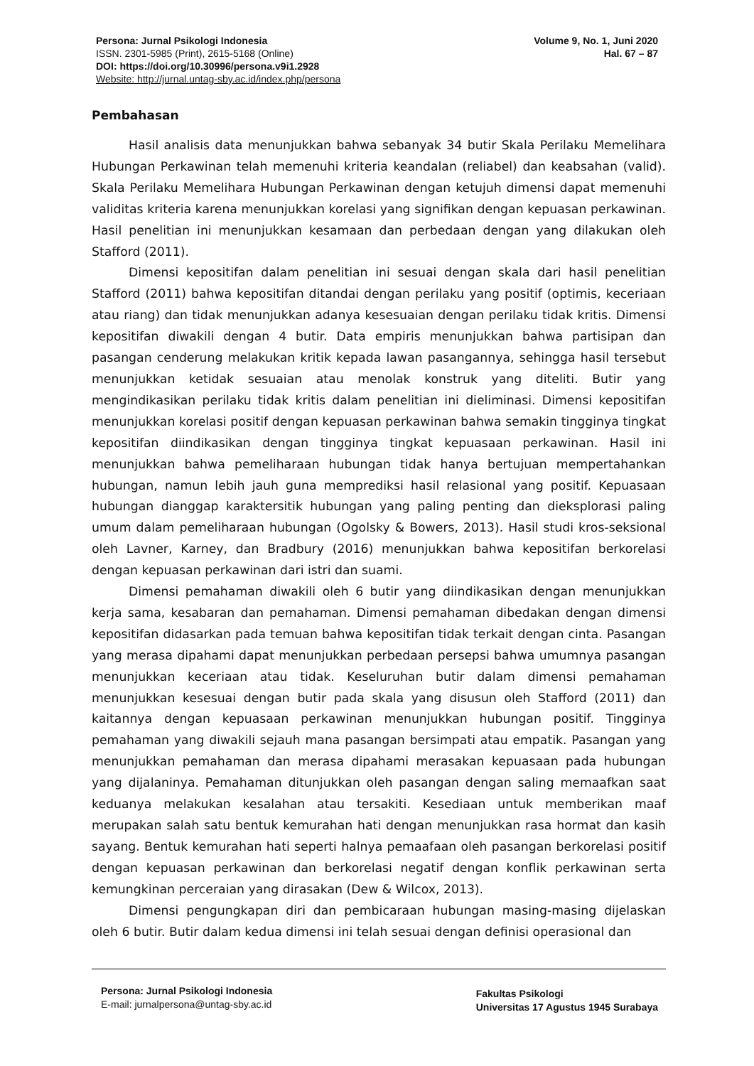Persona: Jurnal Psikologi Indonesia
ISSN. 2301-5985 (Print), 2615-5168 (Online)
DOI: https://doi.org/10.30996/persona.v9i1.2928
Website: http://jurnal.untag-sby.ac.id/index.php/persona
Volume 9, No. 1, Juni 2020
Hal. 67 – 87
Pembahasan
Hasil analisis data menunjukkan bahwa sebanyak 34 butir Skala Perilaku Memelihara Hubungan Perkawinan telah memenuhi kriteria keandalan (reliabel) dan keabsahan (valid). Skala Perilaku Memelihara Hubungan Perkawinan dengan ketujuh dimensi dapat memenuhi validitas kriteria karena menunjukkan korelasi yang signifikan dengan kepuasan perkawinan. Hasil penelitian ini menunjukkan kesamaan dan perbedaan dengan yang dilakukan oleh Stafford (2011).
Dimensi kepositifan dalam penelitian ini sesuai dengan skala dari hasil penelitian Stafford (2011) bahwa kepositifan ditandai dengan perilaku yang positif (optimis, keceriaan atau riang) dan tidak menunjukkan adanya kesesuaian dengan perilaku tidak kritis. Dimensi kepositifan diwakili dengan 4 butir. Data empiris menunjukkan bahwa partisipan dan pasangan cenderung melakukan kritik kepada lawan pasangannya, sehingga hasil tersebut menunjukkan ketidak sesuaian atau menolak konstruk yang diteliti. Butir yang mengindikasikan perilaku tidak kritis dalam penelitian ini dieliminasi. Dimensi kepositifan menunjukkan korelasi positif dengan kepuasan perkawinan bahwa semakin tingginya tingkat kepositifan diindikasikan dengan tingginya tingkat kepuasaan perkawinan. Hasil ini menunjukkan bahwa pemeliharaan hubungan tidak hanya bertujuan mempertahankan hubungan, namun lebih jauh guna memprediksi hasil relasional yang positif. Kepuasaan hubungan dianggap karaktersitik hubungan yang paling penting dan dieksplorasi paling umum dalam pemeliharaan hubungan (Ogolsky & Bowers, 2013). Hasil studi kros-seksional oleh Lavner, Karney, dan Bradbury (2016) menunjukkan bahwa kepositifan berkorelasi dengan kepuasan perkawinan dari istri dan suami.
Dimensi pemahaman diwakili oleh 6 butir yang diindikasikan dengan menunjukkan kerja sama, kesabaran dan pemahaman. Dimensi pemahaman dibedakan dengan dimensi kepositifan didasarkan pada temuan bahwa kepositifan tidak terkait dengan cinta. Pasangan yang merasa dipahami dapat menunjukkan perbedaan persepsi bahwa umumnya pasangan menunjukkan keceriaan atau tidak. Keseluruhan butir dalam dimensi pemahaman menunjukkan kesesuai dengan butir pada skala yang disusun oleh Stafford (2011) dan kaitannya dengan kepuasaan perkawinan menunjukkan hubungan positif. Tingginya pemahaman yang diwakili sejauh mana pasangan bersimpati atau empatik. Pasangan yang menunjukkan pemahaman dan merasa dipahami merasakan kepuasaan pada hubungan yang dijalaninya. Pemahaman ditunjukkan oleh pasangan dengan saling memaafkan saat keduanya melakukan kesalahan atau tersakiti. Kesediaan untuk memberikan maaf merupakan salah satu bentuk kemurahan hati dengan menunjukkan rasa hormat dan kasih sayang. Bentuk kemurahan hati seperti halnya pemaafaan oleh pasangan berkorelasi positif dengan kepuasan perkawinan dan berkorelasi negatif dengan konflik perkawinan serta kemungkinan perceraian yang dirasakan (Dew & Wilcox, 2013).
Dimensi pengungkapan diri dan pembicaraan hubungan masing-masing dijelaskan oleh 6 butir. Butir dalam kedua dimensi ini telah sesuai dengan definisi operasional dan
Persona: Jurnal Psikologi Indonesia
E-mail: jurnalpersona@untag-sby.ac.id
Fakultas Psikologi
Universitas 17 Agustus 1945 Surabaya